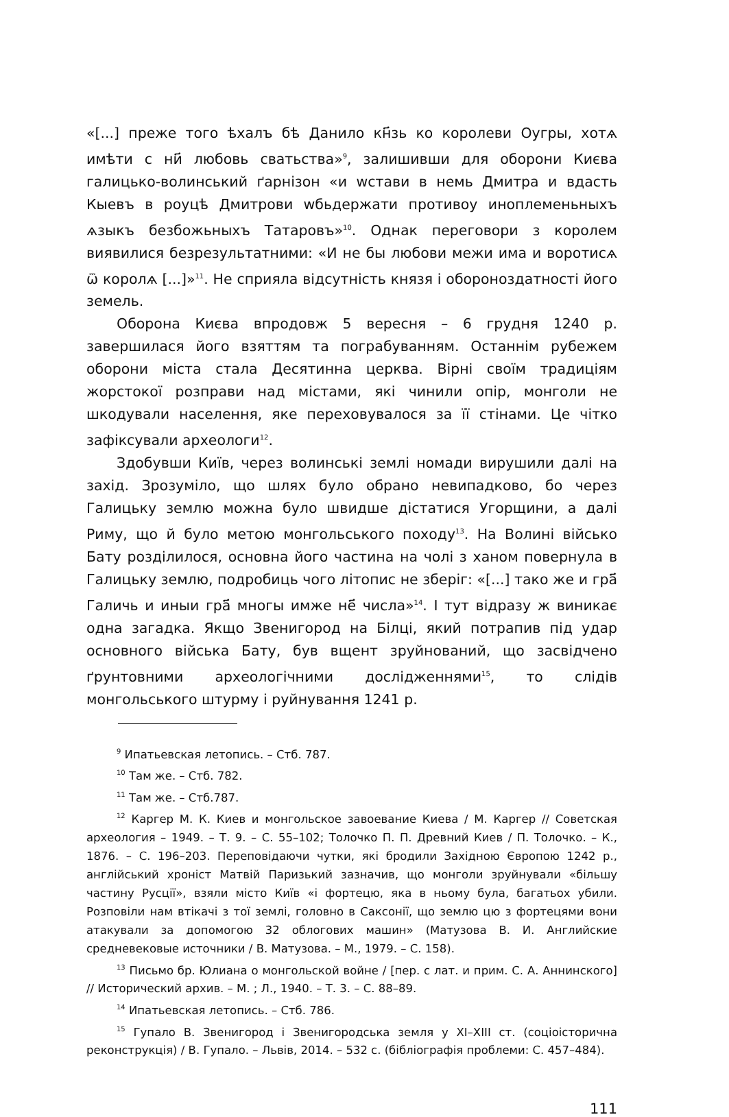«[...] преже того ѣхалъ бѣ Данило кн҃зь ко королеви Оугры, хотѧ имѣти с ни҃ любовь сватьства»<sup>9</sup>, залишивши для оборони Києва галицько-волинський ґарнізон «и wстави в немь Дмитра и вдасть Кыевъ в роуцѣ Дмитрови wбьдержати противоу иноплеменьныхъ ѧзыкъ безбожьныхъ Татаровъ»<sup>10</sup>. Однак переговори з королем виявилися безрезультатними: «И не бы любови межи има и воротисѧ ѿ королѧ [...]»<sup>11</sup>. Не сприяла відсутність князя і обороноздатності його земель.
Оборона Києва впродовж 5 вересня – 6 грудня 1240 р. завершилася його взяттям та пограбуванням. Останнім рубежем оборони міста стала Десятинна церква. Вірні своїм традиціям жорстокої розправи над містами, які чинили опір, монголи не шкодували населення, яке переховувалося за її стінами. Це чітко зафіксували археологи<sup>12</sup>.
Здобувши Київ, через волинські землі номади вирушили далі на захід. Зрозуміло, що шлях було обрано невипадково, бо через Галицьку землю можна було швидше дістатися Угорщини, а далі Риму, що й було метою монгольського походу<sup>13</sup>. На Волині військо Бату розділилося, основна його частина на чолі з ханом повернула в Галицьку землю, подробиць чого літопис не зберіг: «[...] тако же и гра҃ Галичь и иныи гра҃ многы имже не҃ числа»<sup>14</sup>. І тут відразу ж виникає одна загадка. Якщо Звенигород на Білці, який потрапив під удар основного війська Бату, був вщент зруйнований, що засвідчено ґрунтовними археологічними дослідженнями<sup>15</sup>, то слідів монгольського штурму і руйнування 1241 р.
<sup>9</sup> Ипатьевская летопись. – Стб. 787.
<sup>10</sup> Там же. – Стб. 782.
<sup>11</sup> Там же. – Стб.787.
<sup>12</sup> Каргер М. К. Киев и монгольское завоевание Киева / М. Каргер // Советская археология – 1949. – Т. 9. – С. 55–102; Толочко П. П. Древний Киев / П. Толочко. – К., 1876. – С. 196–203. Переповідаючи чутки, які бродили Західною Європою 1242 р., англійський хроніст Матвій Паризький зазначив, що монголи зруйнували «більшу частину Русції», взяли місто Київ «і фортецю, яка в ньому була, багатьох убили. Розповіли нам втікачі з тої землі, головно в Саксонії, що землю цю з фортецями вони атакували за допомогою 32 облогових машин» (Матузова В. И. Английские средневековые источники / В. Матузова. – М., 1979. – С. 158).
<sup>13</sup> Письмо бр. Юлиана о монгольской войне / [пер. с лат. и прим. С. А. Аннинского] // Исторический архив. – М. ; Л., 1940. – Т. 3. – С. 88–89.
<sup>14</sup> Ипатьевская летопись. – Стб. 786.
<sup>15</sup> Гупало В. Звенигород і Звенигородська земля у XI–XIII ст. (соціоісторична реконструкція) / В. Гупало. – Львів, 2014. – 532 с. (бібліографія проблеми: С. 457–484).
111